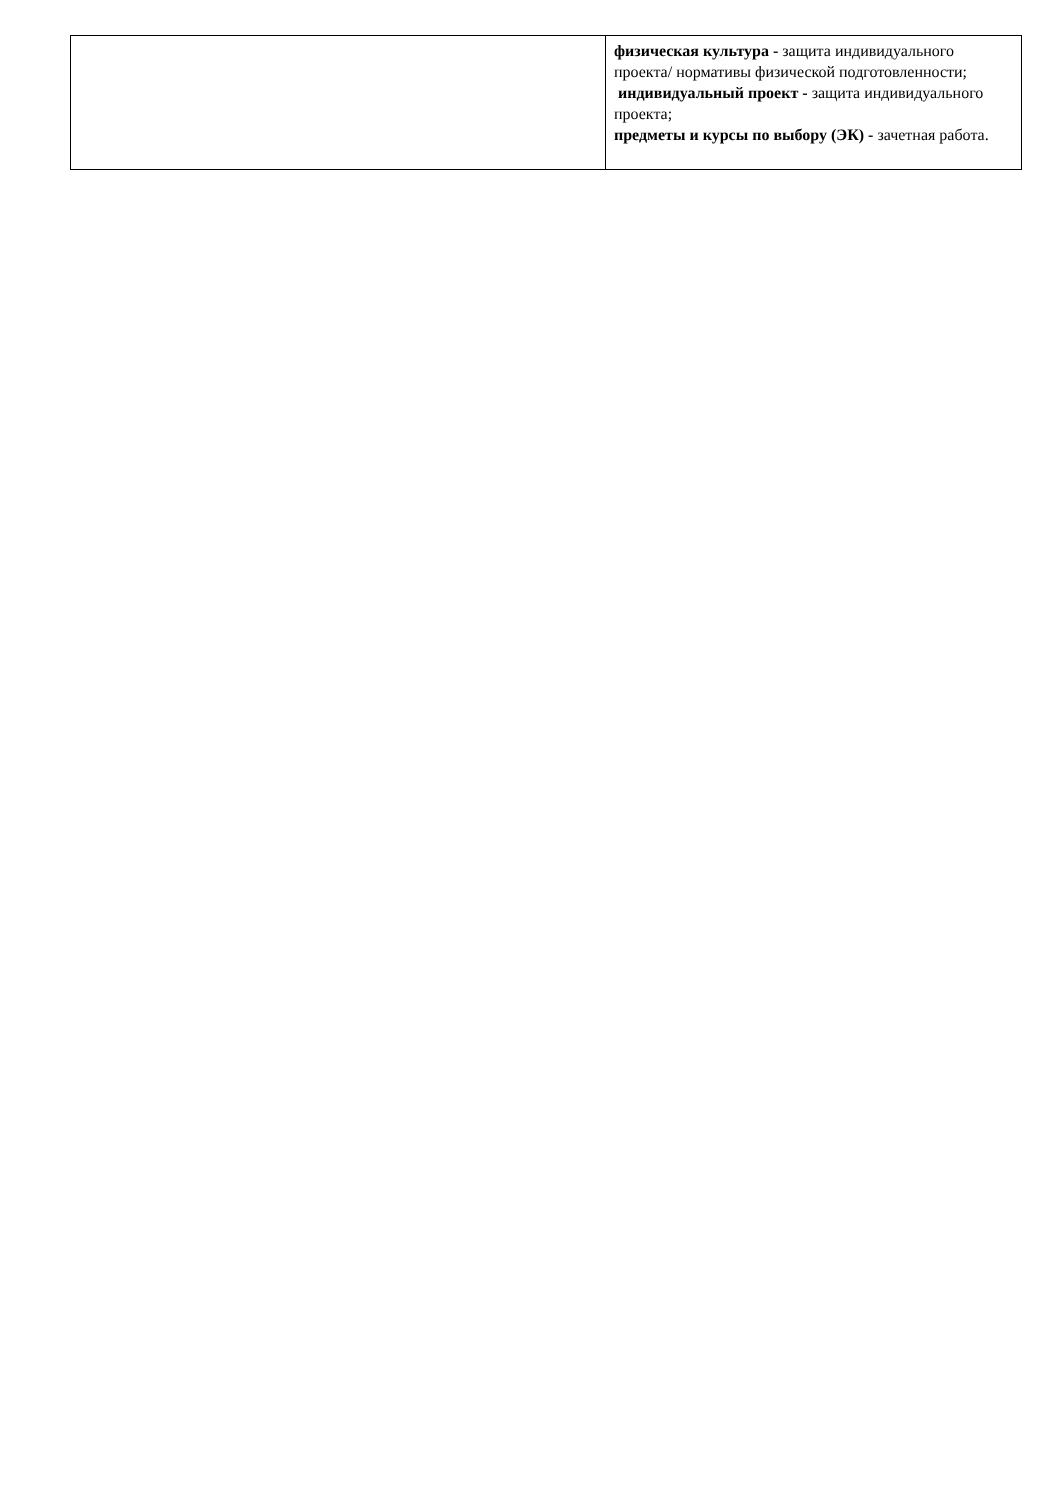| | физическая культура - защита индивидуального проекта/ нормативы физической подготовленности; индивидуальный проект - защита индивидуального проекта; предметы и курсы по выбору (ЭК) - зачетная работа. |